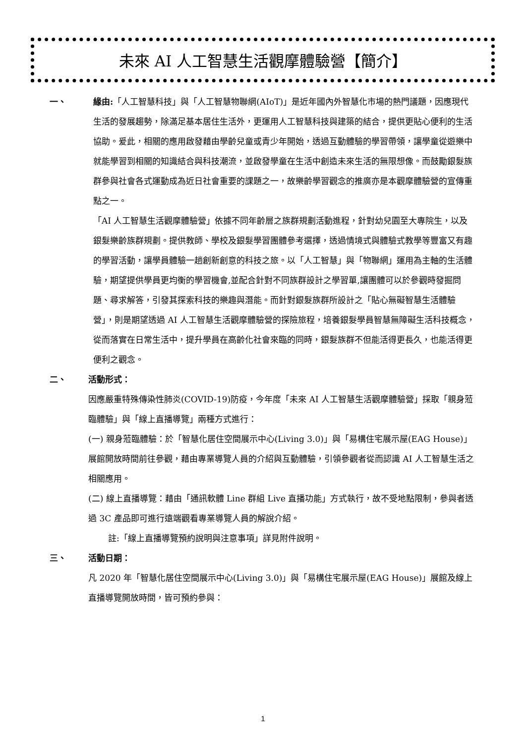未來 AI 人工智慧生活觀摩體驗營【簡介】
一、 緣由:「人工智慧科技」與「人工智慧物聯網(AIoT)」是近年國內外智慧化市場的熱門議題，因應現代生活的發展趨勢，除滿足基本居住生活外，更運用人工智慧科技與建築的結合，提供更貼心便利的生活協助。爰此，相關的應用啟發藉由學齡兒童或青少年開始，透過互動體驗的學習帶領，讓學童從遊樂中就能學習到相關的知識結合與科技潮流，並啟發學童在生活中創造未來生活的無限想像。而鼓勵銀髮族群參與社會各式運動成為近日社會重要的課題之一，故樂齡學習觀念的推廣亦是本觀摩體驗營的宣傳重點之一。
「AI 人工智慧生活觀摩體驗營」依據不同年齡層之族群規劃活動進程，針對幼兒園至大專院生，以及銀髮樂齡族群規劃。提供教師、學校及銀髮學習團體參考選擇，透過情境式與體驗式教學等豐富又有趣的學習活動，讓學員體驗一趟創新創意的科技之旅。以「人工智慧」與「物聯網」運用為主軸的生活體驗，期望提供學員更均衡的學習機會,並配合針對不同族群設計之學習單,讓團體可以於參觀時發掘問題、尋求解答，引發其探索科技的樂趣與潛能。而針對銀髮族群所設計之「貼心無礙智慧生活體驗營」，則是期望透過 AI 人工智慧生活觀摩體驗營的探險旅程，培養銀髮學員智慧無障礙生活科技概念，從而落實在日常生活中，提升學員在高齡化社會來臨的同時，銀髮族群不但能活得更長久，也能活得更便利之觀念。
二、 活動形式：
因應嚴重特殊傳染性肺炎(COVID-19)防疫，今年度「未來 AI 人工智慧生活觀摩體驗營」採取「親身蒞臨體驗」與「線上直播導覽」兩種方式進行：
(一) 親身蒞臨體驗：於「智慧化居住空間展示中心(Living 3.0)」與「易構住宅展示屋(EAG House)」展館開放時間前往參觀，藉由專業導覽人員的介紹與互動體驗，引領參觀者從而認識 AI 人工智慧生活之相關應用。
(二) 線上直播導覽：藉由「通訊軟體 Line 群組 Live 直播功能」方式執行，故不受地點限制，參與者透過 3C 產品即可進行遠端觀看專業導覽人員的解說介紹。
註:「線上直播導覽預約說明與注意事項」詳見附件說明。
三、 活動日期：
凡 2020 年「智慧化居住空間展示中心(Living 3.0)」與「易構住宅展示屋(EAG House)」展館及線上直播導覽開放時間，皆可預約參與：
1